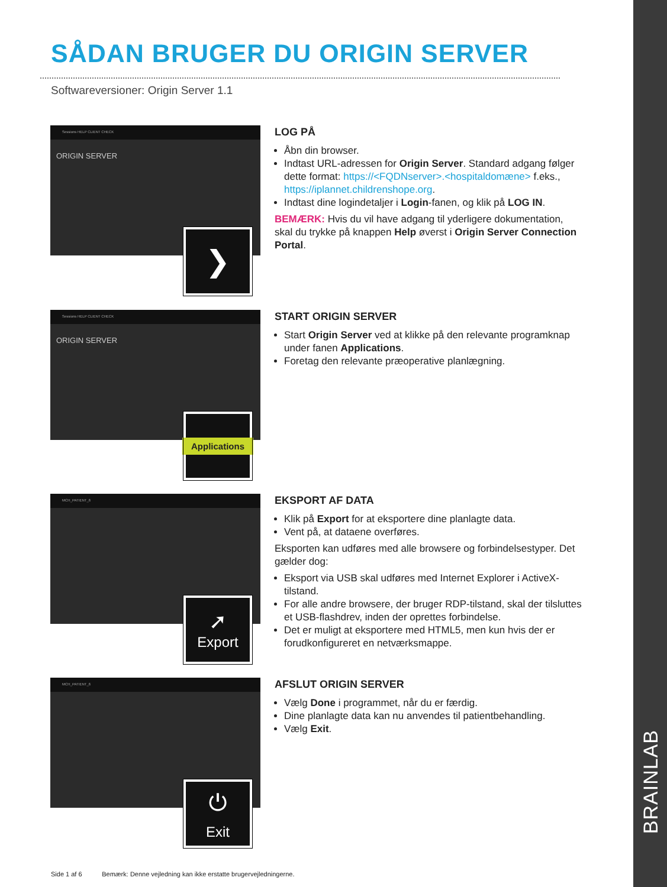BRAINLAB
SÅDAN BRUGER DU ORIGIN SERVER
Softwareversioner: Origin Server 1.1
Sessions HELP CLIENT CHECK
ORIGIN SERVER
❯
LOG PÅ
Åbn din browser.
Indtast URL-adressen for Origin Server. Standard adgang følger dette format: https://<FQDNserver>.<hospitaldomæne> f.eks., https://iplannet.childrenshope.org.
Indtast dine logindetaljer i Login-fanen, og klik på LOG IN.
BEMÆRK: Hvis du vil have adgang til yderligere dokumentation, skal du trykke på knappen Help øverst i Origin Server Connection Portal.
Sessions HELP CLIENT CHECK
ORIGIN SERVER
Applications
START ORIGIN SERVER
Start Origin Server ved at klikke på den relevante programknap under fanen Applications.
Foretag den relevante præoperative planlægning.
MCH_PATIENT_6
➚
Export
EKSPORT AF DATA
Klik på Export for at eksportere dine planlagte data.
Vent på, at dataene overføres.
Eksporten kan udføres med alle browsere og forbindelsestyper. Det gælder dog:
Eksport via USB skal udføres med Internet Explorer i ActiveX-tilstand.
For alle andre browsere, der bruger RDP-tilstand, skal der tilsluttes et USB-flashdrev, inden der oprettes forbindelse.
Det er muligt at eksportere med HTML5, men kun hvis der er forudkonfigureret en netværksmappe.
MCH_PATIENT_6
⏻
Exit
AFSLUT ORIGIN SERVER
Vælg Done i programmet, når du er færdig.
Dine planlagte data kan nu anvendes til patientbehandling.
Vælg Exit.
Side 1 af 6 Bemærk: Denne vejledning kan ikke erstatte brugervejledningerne.